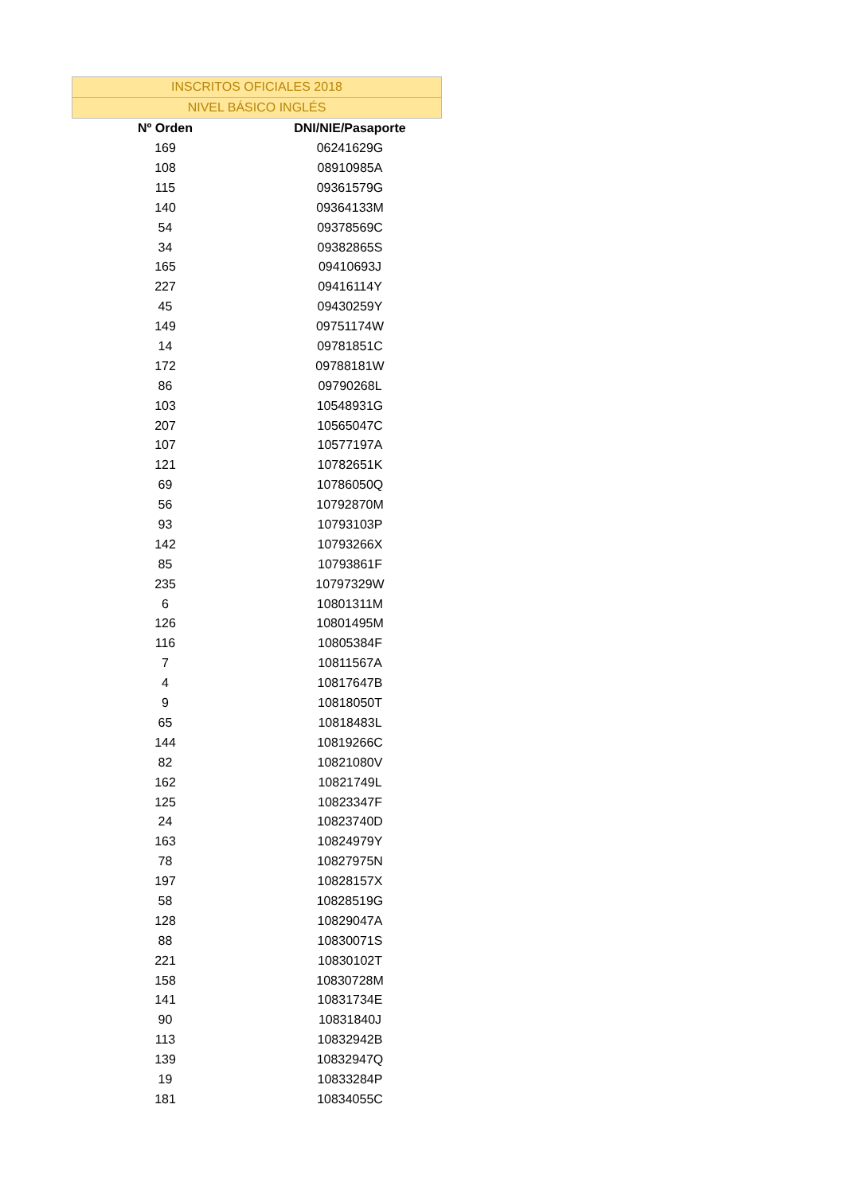| INSCRITOS OFICIALES 2018 | |
| NIVEL BÁSICO INGLÉS | |
| Nº Orden | DNI/NIE/Pasaporte |
| 169 | 06241629G |
| 108 | 08910985A |
| 115 | 09361579G |
| 140 | 09364133M |
| 54 | 09378569C |
| 34 | 09382865S |
| 165 | 09410693J |
| 227 | 09416114Y |
| 45 | 09430259Y |
| 149 | 09751174W |
| 14 | 09781851C |
| 172 | 09788181W |
| 86 | 09790268L |
| 103 | 10548931G |
| 207 | 10565047C |
| 107 | 10577197A |
| 121 | 10782651K |
| 69 | 10786050Q |
| 56 | 10792870M |
| 93 | 10793103P |
| 142 | 10793266X |
| 85 | 10793861F |
| 235 | 10797329W |
| 6 | 10801311M |
| 126 | 10801495M |
| 116 | 10805384F |
| 7 | 10811567A |
| 4 | 10817647B |
| 9 | 10818050T |
| 65 | 10818483L |
| 144 | 10819266C |
| 82 | 10821080V |
| 162 | 10821749L |
| 125 | 10823347F |
| 24 | 10823740D |
| 163 | 10824979Y |
| 78 | 10827975N |
| 197 | 10828157X |
| 58 | 10828519G |
| 128 | 10829047A |
| 88 | 10830071S |
| 221 | 10830102T |
| 158 | 10830728M |
| 141 | 10831734E |
| 90 | 10831840J |
| 113 | 10832942B |
| 139 | 10832947Q |
| 19 | 10833284P |
| 181 | 10834055C |